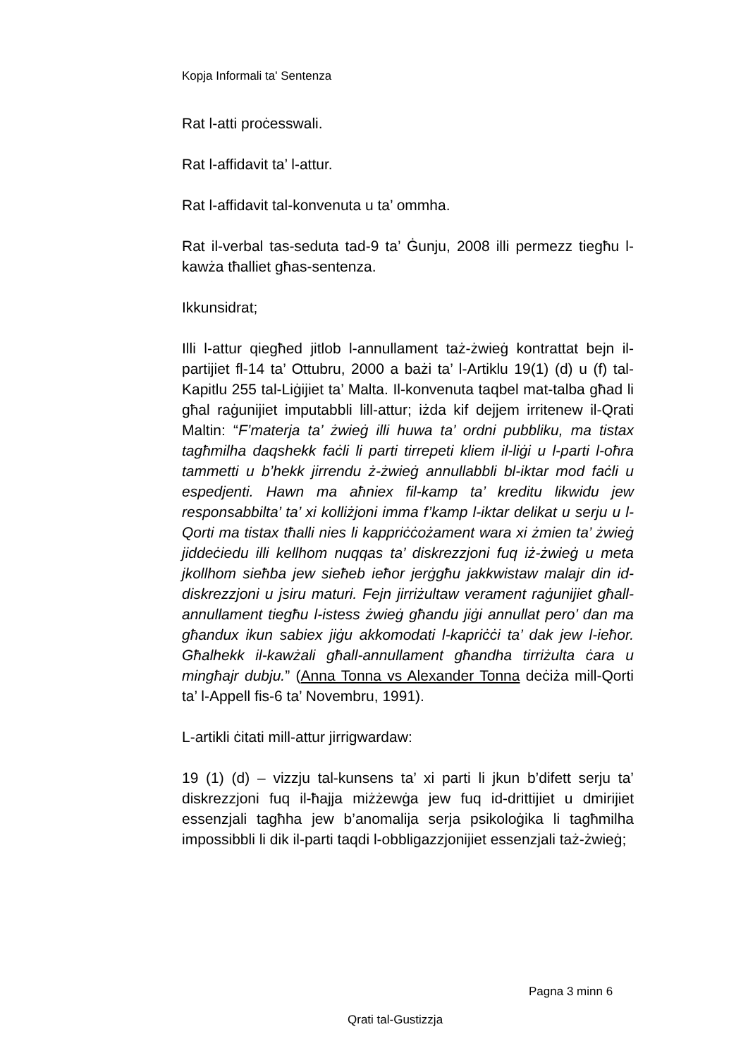Kopja Informali ta' Sentenza
Rat l-atti proċesswali.
Rat l-affidavit ta’ l-attur.
Rat l-affidavit tal-konvenuta u ta’ ommha.
Rat il-verbal tas-seduta tad-9 ta’ Ġunju, 2008 illi permezz tiegħu l-kawża tħalliet għas-sentenza.
Ikkunsidrat;
Illi l-attur qiegħed jitlob l-annullament taż-żwieġ kontrattat bejn il-partijiet fl-14 ta’ Ottubru, 2000 a bażi ta’ l-Artiklu 19(1) (d) u (f) tal-Kapitlu 255 tal-Liġijiet ta’ Malta. Il-konvenuta taqbel mat-talba għad li għal raġunijiet imputabbli lill-attur; iżda kif dejjem irritenew il-Qrati Maltin: “F’materja ta’ żwieġ illi huwa ta’ ordni pubbliku, ma tistax tagħmilha daqshekk faċli li parti tirrepeti kliem il-liġi u l-parti l-oħra tammetti u b’hekk jirrendu ż-żwieġ annullabbli bl-iktar mod faċli u espedjenti. Hawn ma aħniex fil-kamp ta’ kreditu likwidu jew responsabbilta’ ta’ xi kolliżjoni imma f’kamp l-iktar delikat u serju u l-Qorti ma tistax tħalli nies li kappriċċożament wara xi żmien ta’ żwieġ jiddeċiedu illi kellhom nuqqas ta’ diskrezzjoni fuq iż-żwieġ u meta jkollhom sieħba jew sieħeb ieħor jerġgħu jakkwistaw malajr din id-diskrezzjoni u jsiru maturi. Fejn jirriżultaw verament raġunijiet għall-annullament tiegħu l-istess żwieġ għandu jiġi annullat pero’ dan ma għandux ikun sabiex jiġu akkomodati l-kapriċċi ta’ dak jew l-ieħor. Għalhekk il-kawżali għall-annullament għandha tirriżulta ċara u mingħajr dubju.” (Anna Tonna vs Alexander Tonna deċiża mill-Qorti ta’ l-Appell fis-6 ta’ Novembru, 1991).
L-artikli ċitati mill-attur jirrigwardaw:
19 (1) (d) – vizzju tal-kunsens ta’ xi parti li jkun b’difett serju ta’ diskrezzjoni fuq il-ħajja miżżewġa jew fuq id-drittijiet u dmirijiet essenzjali tagħha jew b’anomalija serja psikoloġika li tagħmilha impossibbli li dik il-parti taqdi l-obbligazzjonijiet essenzjali taż-żwieġ;
Pagna 3 minn 6
Qrati tal-Gustizzja